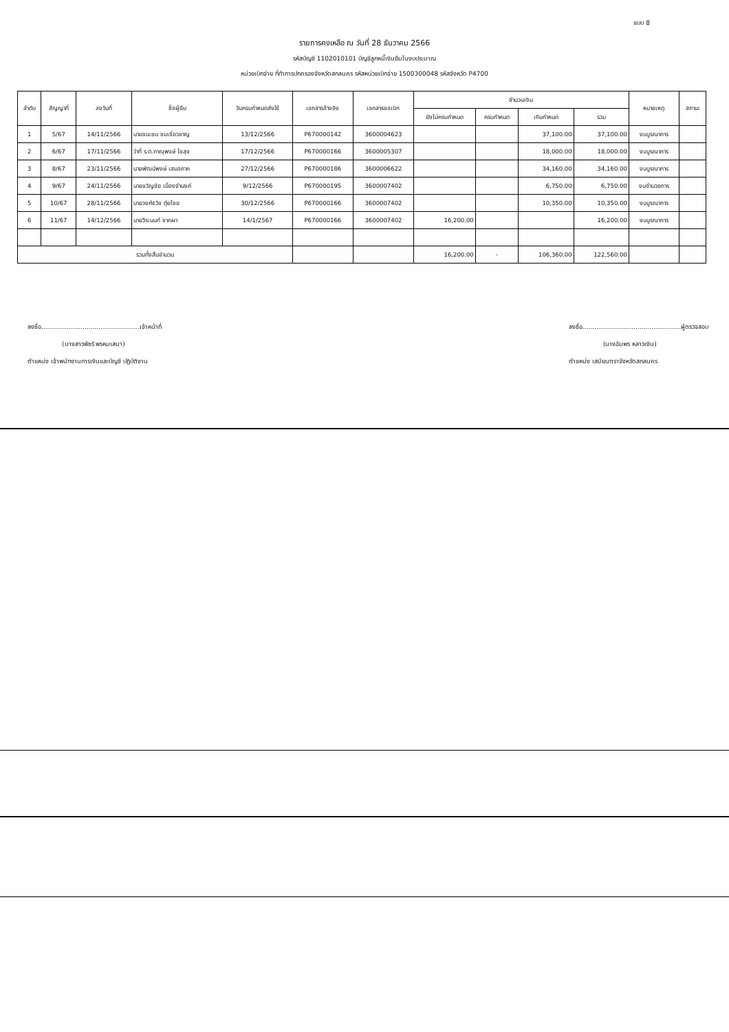แบบ 8
รายการคงเหลือ ณ วันที่ 28 ธันวาคม 2566
รหัสบัญชี 1102010101 บัญชีลูกหนี้เงินยืมในงบประมาณ
หน่วยเบิกจ่าย ที่ทำการปกครองจังหวัดสกลนคร รหัสหน่วยเบิกจ่าย 1500300048 รหัสจังหวัด P4700
| ลำดับ | สัญญาที่ | ลงวันที่ | ชื่อผู้ยืม | วันครบกำหนดส่งใช้ | เอกสารอ้างอิง | เอกสารขอเบิก | จำนวนเงิน | | | | หมายเหตุ | สถานะ |
| --- | --- | --- | --- | --- | --- | --- | --- | --- | --- | --- | --- | --- |
| | | | | | | | ยังไม่ครบกำหนด | ครบกำหนด | เกินกำหนด | รวม | | |
| 1 | 5/67 | 14/11/2566 | นายชนะชน ชมเชี่ยวชาญ | 13/12/2566 | P670000142 | 3600004623 | | | 37,100.00 | 37,100.00 | งบบูรณาการ | |
| 2 | 6/67 | 17/11/2566 | ว่าที่ ร.ต.ภาณุพงษ์ ไชสุข | 17/12/2566 | P670000166 | 3600005307 | | | 18,000.00 | 18,000.00 | งบบูรณาการ | |
| 3 | 8/67 | 23/11/2566 | นายพัฒน์พงษ์ เสมอภาค | 27/12/2566 | P670000186 | 3600006622 | | | 34,160.00 | 34,160.00 | งบบูรณาการ | |
| 4 | 9/67 | 24/11/2566 | นายขวัญชัย เนื่องจำนงค์ | 9/12/2566 | P670000195 | 3600007402 | | | 6,750.00 | 6,750.00 | งบอำนวยการ | |
| 5 | 10/67 | 28/11/2566 | นายวงศ์ธวัช ตุ่ยไชย | 30/12/2566 | P670000166 | 3600007402 | | | 10,350.00 | 10,350.00 | งบบูรณาการ | |
| 6 | 11/67 | 14/12/2566 | นายวีระนนท์ จากผา | 14/1/2567 | P670000166 | 3600007402 | 16,200.00 | | | 16,200.00 | งบบูรณาการ | |
| รวมทั้งสิ้นจำนวน | | | | | | | 16,200.00 | - | 106,360.00 | 122,560.00 | | |
ลงชื่อ..................................................เจ้าหน้าที่
(นางสาวพัชรี พรหมเสนา)
ตำแหน่ง เจ้าพนักงานการเงินและบัญชี ปฏิบัติงาน
ลงชื่อ..................................................ผู้ตรวจสอบ
(นางอัมพร หลาวเงิน)
ตำแหน่ง เสมียนตราจังหวัดสกลนคร